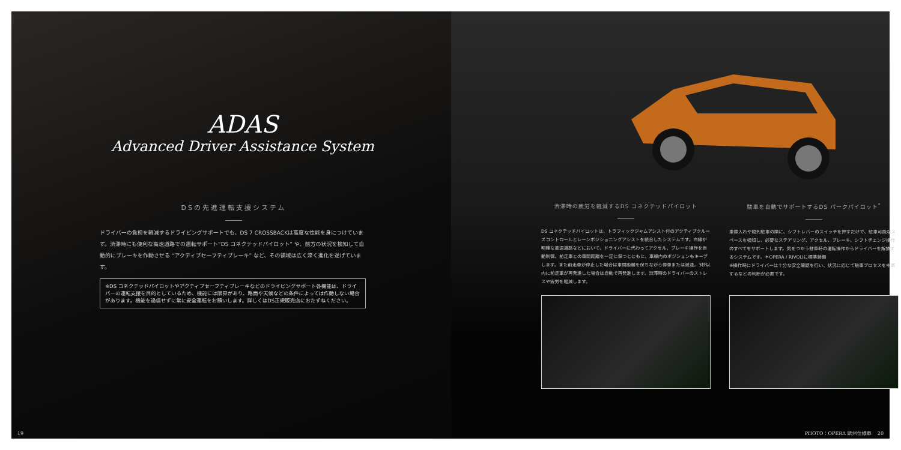ADAS
Advanced Driver Assistance System
DSの先進運転支援システム
ドライバーの負担を軽減するドライビングサポートでも、DS 7 CROSSBACKは高度な性能を身につけています。渋滞時にも便利な高速道路での運転サポート“DS コネクテッドパイロット” や、前方の状況を検知して自動的にブレーキを作動させる “アクティブセーフティブレーキ” など、その領域は広く深く進化を遂げています。
※DS コネクテッドパイロットやアクティブセーフティブレーキなどのドライビングサポート各機能は、ドライバーの運転支援を目的としているため、機能には限界があり、路面や天候などの条件によっては作動しない場合があります。機能を過信せずに常に安全運転をお願いします。詳しくはDS正規販売店におたずねください。
19
渋滞時の疲労を軽減するDS コネクテッドパイロット
DS コネクテッドパイロットは、トラフィックジャムアシスト付のアクティブクルーズコントロールとレーンポジショニングアシストを統合したシステムです。白線が明確な高速道路などにおいて、ドライバーに代わってアクセル、ブレーキ操作を自動制御。前走車との車間距離を一定に保つとともに、車線内のポジションもキープします。また前走車が停止した場合は車間距離を保ちながら停車または減速。3秒以内に前走車が再発進した場合は自動で再発進します。渋滞時のドライバーのストレスや疲労を軽減します。
駐車を自動でサポートするDS パークパイロット<sup>*</sup>
車庫入れや縦列駐車の際に、シフトレバーのスイッチを押すだけで、駐車可能なスペースを検知し、必要なステアリング、アクセル、ブレーキ、シフトチェンジ操作のすべてをサポートします。気をつかう駐車時の運転操作からドライバーを解放するシステムです。＊OPERA / RIVOLIに標準装備
※操作時にドライバーは十分な安全確認を行い、状況に応じて駐車プロセスを中断するなどの判断が必要です。
PHOTO：OPERA 欧州仕様車 20